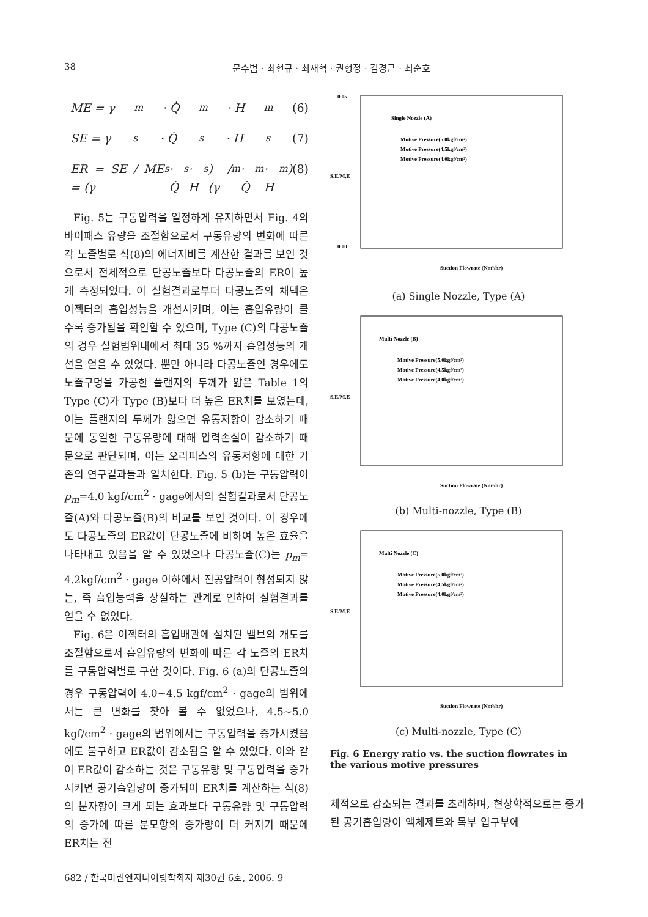38 문수범 · 최현규 · 최재혁 · 권형정 · 김경근 · 최순호
ME = γ<sub>m</sub> · Q̇<sub>m</sub> · H<sub>m</sub> (6)
SE = γ<sub>s</sub> · Q̇<sub>s</sub> · H<sub>s</sub> (7)
ER = SE / ME = (γ<sub>s</sub> · Q̇<sub>s</sub> · H<sub>s</sub>) / (γ<sub>m</sub> · Q̇<sub>m</sub> · H<sub>m</sub>) (8)
Fig. 5는 구동압력을 일정하게 유지하면서 Fig. 4의 바이패스 유량을 조절함으로서 구동유량의 변화에 따른 각 노즐별로 식(8)의 에너지비를 계산한 결과를 보인 것으로서 전체적으로 단공노즐보다 다공노즐의 ER이 높게 측정되었다. 이 실험결과로부터 다공노즐의 채택은 이젝터의 흡입성능을 개선시키며, 이는 흡입유량이 클수록 증가됨을 확인할 수 있으며, Type (C)의 다공노즐의 경우 실험범위내에서 최대 35 %까지 흡입성능의 개선을 얻을 수 있었다. 뿐만 아니라 다공노즐인 경우에도 노즐구멍을 가공한 플랜지의 두께가 얇은 Table 1의 Type (C)가 Type (B)보다 더 높은 ER치를 보였는데, 이는 플랜지의 두께가 얇으면 유동저항이 감소하기 때문에 동일한 구동유량에 대해 압력손실이 감소하기 때문으로 판단되며, 이는 오리피스의 유동저항에 대한 기존의 연구결과들과 일치한다. Fig. 5 (b)는 구동압력이 p<sub>m</sub>=4.0 kgf/cm<sup>2</sup> · gage에서의 실험결과로서 단공노즐(A)와 다공노즐(B)의 비교를 보인 것이다. 이 경우에도 다공노즐의 ER값이 단공노즐에 비하여 높은 효율을 나타내고 있음을 알 수 있었으나 다공노즐(C)는 p<sub>m</sub>= 4.2kgf/cm<sup>2</sup> · gage 이하에서 진공압력이 형성되지 않는, 즉 흡입능력을 상실하는 관계로 인하여 실험결과를 얻을 수 없었다.
Fig. 6은 이젝터의 흡입배관에 설치된 밸브의 개도를 조절함으로서 흡입유량의 변화에 따른 각 노즐의 ER치를 구동압력별로 구한 것이다. Fig. 6 (a)의 단공노즐의 경우 구동압력이 4.0~4.5 kgf/cm<sup>2</sup> · gage의 범위에서는 큰 변화를 찾아 볼 수 없었으나, 4.5~5.0 kgf/cm<sup>2</sup> · gage의 범위에서는 구동압력을 증가시켰음에도 불구하고 ER값이 감소됨을 알 수 있었다. 이와 같이 ER값이 감소하는 것은 구동유량 및 구동압력을 증가시키면 공기흡입량이 증가되어 ER치를 계산하는 식(8)의 분자항이 크게 되는 효과보다 구동유량 및 구동압력의 증가에 따른 분모항의 증가량이 더 커지기 때문에 ER치는 전
Single Nozzle (A)
Motive Pressure(5.0kgf/cm²)
Motive Pressure(4.5kgf/cm²)
Motive Pressure(4.0kgf/cm²)
0.05
0.00
S.E/M.E
Suction Flowrate (Nm³/hr)
(a) Single Nozzle, Type (A)
Multi Nozzle (B)
Motive Pressure(5.0kgf/cm²)
Motive Pressure(4.5kgf/cm²)
Motive Pressure(4.0kgf/cm²)
S.E/M.E
Suction Flowrate (Nm³/hr)
(b) Multi-nozzle, Type (B)
Multi Nozzle (C)
Motive Pressure(5.0kgf/cm²)
Motive Pressure(4.5kgf/cm²)
Motive Pressure(4.0kgf/cm²)
S.E/M.E
Suction Flowrate (Nm³/hr)
(c) Multi-nozzle, Type (C)
Fig. 6 Energy ratio vs. the suction flowrates in the various motive pressures
체적으로 감소되는 결과를 초래하며, 현상학적으로는 증가된 공기흡입량이 액체제트와 목부 입구부에
682 / 한국마린엔지니어링학회지 제30권 6호, 2006. 9